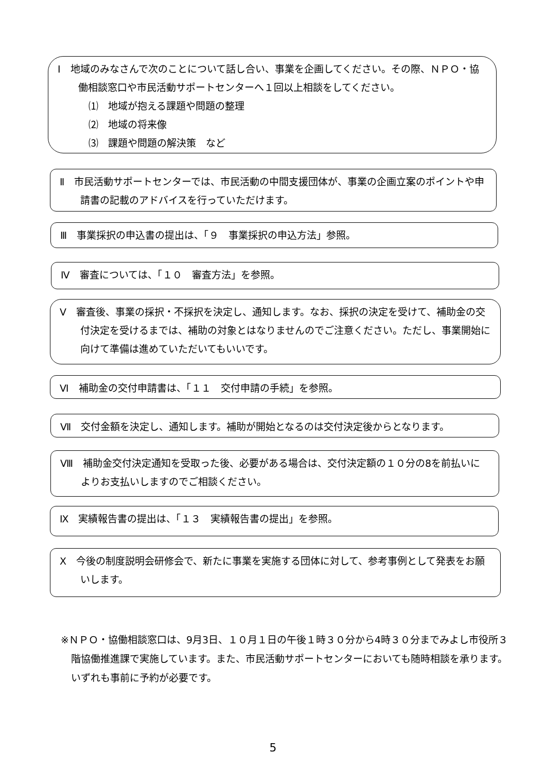Ⅰ　地域のみなさんで次のことについて話し合い、事業を企画してください。その際、ＮＰＯ・協働相談窓口や市民活動サポートセンターへ１回以上相談をしてください。
⑴　地域が抱える課題や問題の整理
⑵　地域の将来像
⑶　課題や問題の解決策　など
Ⅱ　市民活動サポートセンターでは、市民活動の中間支援団体が、事業の企画立案のポイントや申請書の記載のアドバイスを行っていただけます。
Ⅲ　事業採択の申込書の提出は、「９　事業採択の申込方法」参照。
Ⅳ　審査については、「１０　審査方法」を参照。
Ⅴ　審査後、事業の採択・不採択を決定し、通知します。なお、採択の決定を受けて、補助金の交付決定を受けるまでは、補助の対象とはなりませんのでご注意ください。ただし、事業開始に向けて準備は進めていただいてもいいです。
Ⅵ　補助金の交付申請書は、「１１　交付申請の手続」を参照。
Ⅶ　交付金額を決定し、通知します。補助が開始となるのは交付決定後からとなります。
Ⅷ　補助金交付決定通知を受取った後、必要がある場合は、交付決定額の１０分の8を前払いによりお支払いしますのでご相談ください。
Ⅸ　実績報告書の提出は、「１３　実績報告書の提出」を参照。
Ⅹ　今後の制度説明会研修会で、新たに事業を実施する団体に対して、参考事例として発表をお願いします。
※ＮＰＯ・協働相談窓口は、9月3日、１０月１日の午後１時３０分から4時３０分までみよし市役所３階協働推進課で実施しています。また、市民活動サポートセンターにおいても随時相談を承ります。いずれも事前に予約が必要です。
5